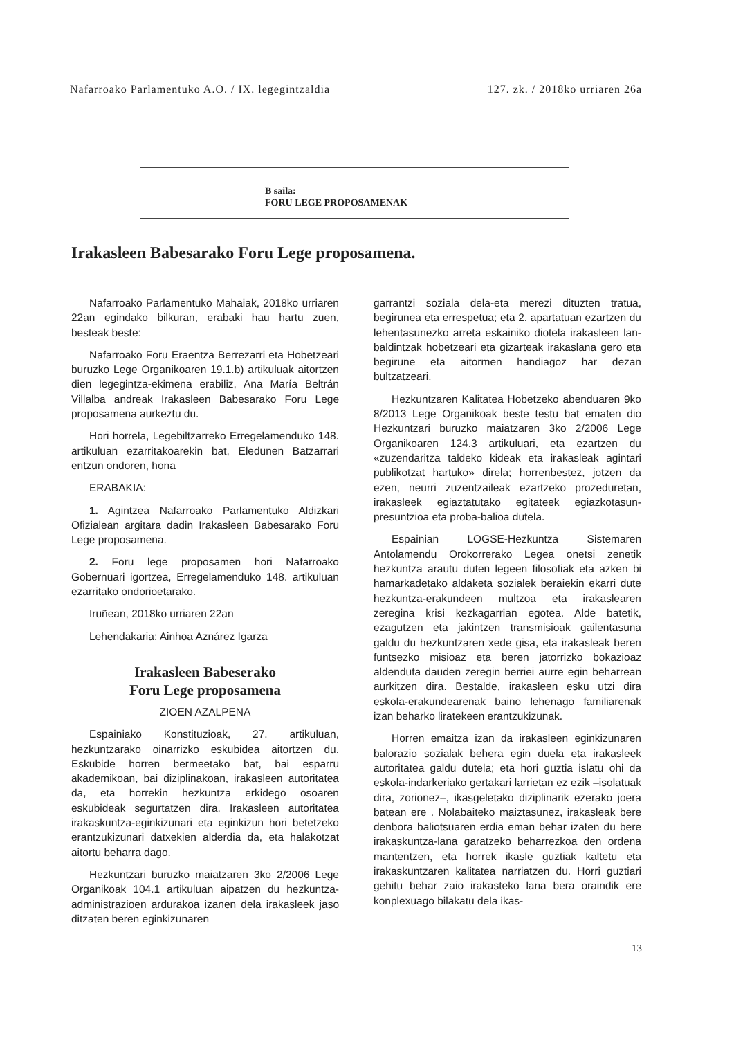Nafarroako Parlamentuko A.O. / IX. legegintzaldia 127. zk. / 2018ko urriaren 26a
B saila:
FORU LEGE PROPOSAMENAK
Irakasleen Babesarako Foru Lege proposamena.
Nafarroako Parlamentuko Mahaiak, 2018ko urriaren 22an egindako bilkuran, erabaki hau hartu zuen, besteak beste:
Nafarroako Foru Eraentza Berrezarri eta Hobetzeari buruzko Lege Organikoaren 19.1.b) artikuluak aitortzen dien legegintza-ekimena erabiliz, Ana María Beltrán Villalba andreak Irakasleen Babesarako Foru Lege proposamena aurkeztu du.
Hori horrela, Legebiltzarreko Erregelamenduko 148. artikuluan ezarritakoarekin bat, Eledunen Batzarrari entzun ondoren, hona
ERABAKIA:
1. Agintzea Nafarroako Parlamentuko Aldizkari Ofizialean argitara dadin Irakasleen Babesarako Foru Lege proposamena.
2. Foru lege proposamen hori Nafarroako Gobernuari igortzea, Erregelamenduko 148. artikuluan ezarritako ondorioetarako.
Iruñean, 2018ko urriaren 22an
Lehendakaria: Ainhoa Aznárez Igarza
Irakasleen Babeserako
Foru Lege proposamena
ZIOEN AZALPENA
Espainiako Konstituzioak, 27. artikuluan, hezkuntzarako oinarrizko eskubidea aitortzen du. Eskubide horren bermeetako bat, bai esparru akademikoan, bai diziplinakoan, irakasleen autoritatea da, eta horrekin hezkuntza erkidego osoaren eskubideak segurtatzen dira. Irakasleen autoritatea irakaskuntza-eginkizunari eta eginkizun hori betetzeko erantzukizunari datxekien alderdia da, eta halakotzat aitortu beharra dago.
Hezkuntzari buruzko maiatzaren 3ko 2/2006 Lege Organikoak 104.1 artikuluan aipatzen du hezkuntza-administrazioen ardurakoa izanen dela irakasleek jaso ditzaten beren eginkizunaren
garrantzi soziala dela-eta merezi dituzten tratua, begirunea eta errespetua; eta 2. apartatuan ezartzen du lehentasunezko arreta eskainiko diotela irakasleen lan-baldintzak hobetzeari eta gizarteak irakaslana gero eta begirune eta aitormen handiagoz har dezan bultzatzeari.
Hezkuntzaren Kalitatea Hobetzeko abenduaren 9ko 8/2013 Lege Organikoak beste testu bat ematen dio Hezkuntzari buruzko maiatzaren 3ko 2/2006 Lege Organikoaren 124.3 artikuluari, eta ezartzen du «zuzendaritza taldeko kideak eta irakasleak agintari publikotzat hartuko» direla; horrenbestez, jotzen da ezen, neurri zuzentzaileak ezartzeko prozeduretan, irakasleek egiaztatutako egitateek egiazkotasun-presuntzioa eta proba-balioa dutela.
Espainian LOGSE-Hezkuntza Sistemaren Antolamendu Orokorrerako Legea onetsi zenetik hezkuntza arautu duten legeen filosofiak eta azken bi hamarkadetako aldaketa sozialek beraiekin ekarri dute hezkuntza-erakundeen multzoa eta irakaslearen zeregina krisi kezkagarrian egotea. Alde batetik, ezagutzen eta jakintzen transmisioak gailentasuna galdu du hezkuntzaren xede gisa, eta irakasleak beren funtsezko misioaz eta beren jatorrizko bokazioaz aldenduta dauden zeregin berriei aurre egin beharrean aurkitzen dira. Bestalde, irakasleen esku utzi dira eskola-erakundearenak baino lehenago familiarenak izan beharko liratekeen erantzukizunak.
Horren emaitza izan da irakasleen eginkizunaren balorazio sozialak behera egin duela eta irakasleek autoritatea galdu dutela; eta hori guztia islatu ohi da eskola-indarkeriako gertakari larrietan ez ezik –isolatuak dira, zorionez–, ikasgeletako diziplinarik ezerako joera batean ere . Nolabaiteko maiztasunez, irakasleak bere denbora baliotsuaren erdia eman behar izaten du bere irakaskuntza-lana garatzeko beharrezkoa den ordena mantentzen, eta horrek ikasle guztiak kaltetu eta irakaskuntzaren kalitatea narriatzen du. Horri guztiari gehitu behar zaio irakasteko lana bera oraindik ere konplexuago bilakatu dela ikas-
13